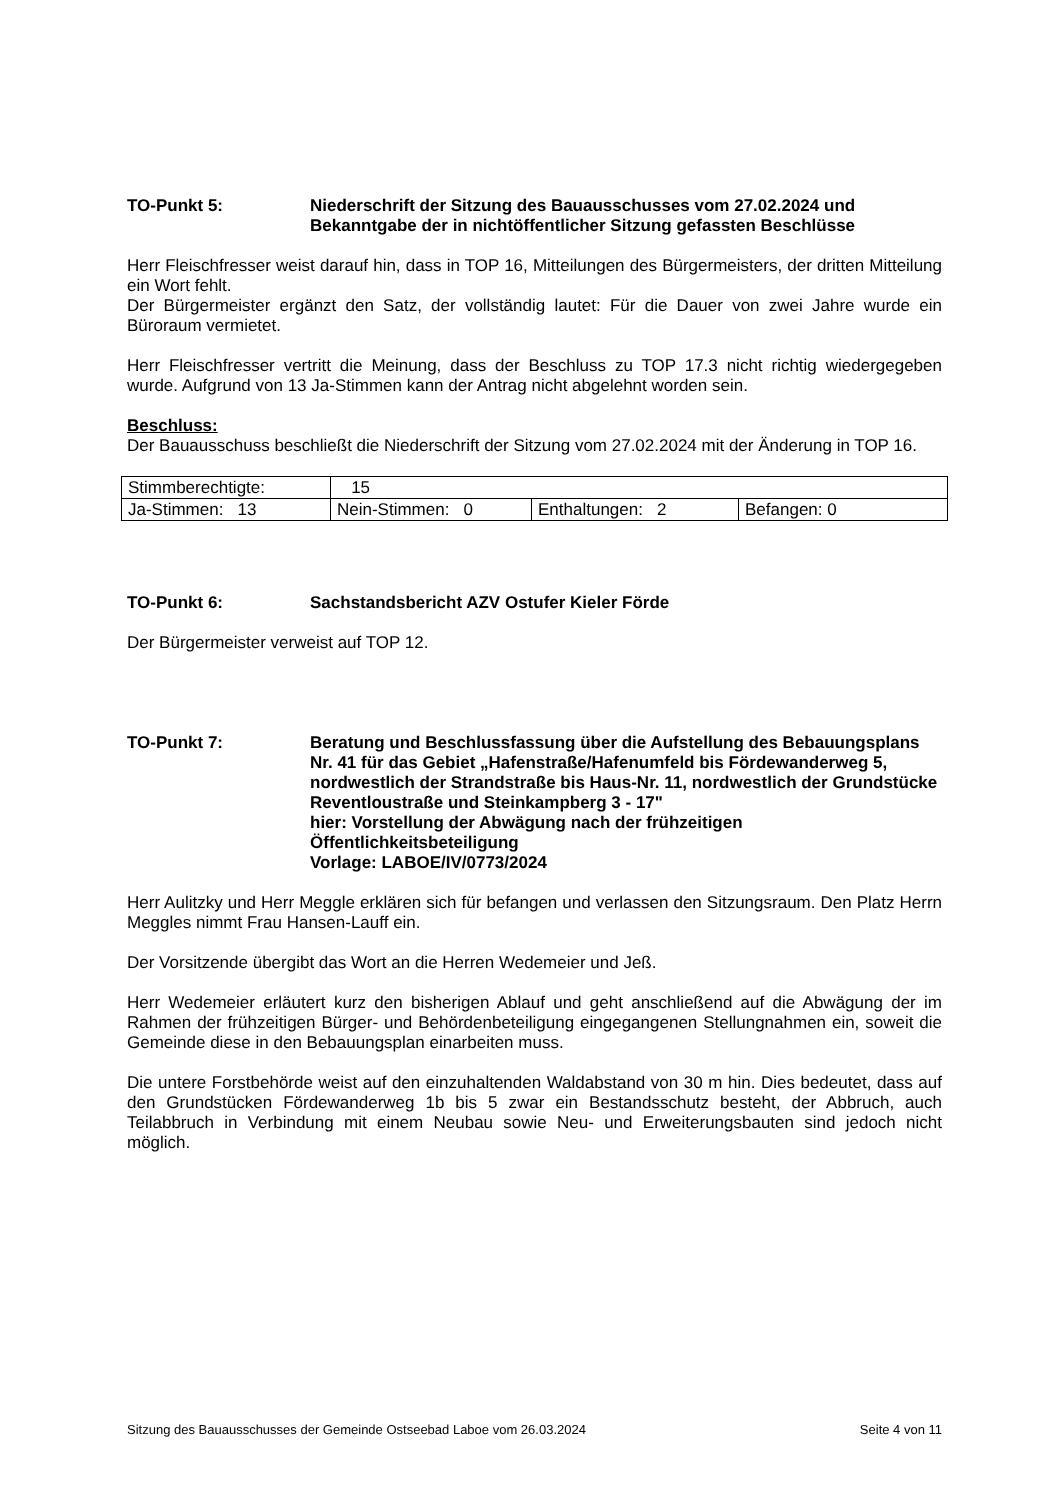TO-Punkt 5: Niederschrift der Sitzung des Bauausschusses vom 27.02.2024 und Bekanntgabe der in nichtöffentlicher Sitzung gefassten Beschlüsse
Herr Fleischfresser weist darauf hin, dass in TOP 16, Mitteilungen des Bürgermeisters, der dritten Mitteilung ein Wort fehlt.
Der Bürgermeister ergänzt den Satz, der vollständig lautet: Für die Dauer von zwei Jahre wurde ein Büroraum vermietet.
Herr Fleischfresser vertritt die Meinung, dass der Beschluss zu TOP 17.3 nicht richtig wiedergegeben wurde. Aufgrund von 13 Ja-Stimmen kann der Antrag nicht abgelehnt worden sein.
Beschluss:
Der Bauausschuss beschließt die Niederschrift der Sitzung vom 27.02.2024 mit der Änderung in TOP 16.
| Stimmberechtigte: | 15 | | |
| Ja-Stimmen: 13 | Nein-Stimmen: 0 | Enthaltungen: 2 | Befangen: 0 |
TO-Punkt 6: Sachstandsbericht AZV Ostufer Kieler Förde
Der Bürgermeister verweist auf TOP 12.
TO-Punkt 7: Beratung und Beschlussfassung über die Aufstellung des Bebauungsplans Nr. 41 für das Gebiet „Hafenstraße/Hafenumfeld bis Fördewanderweg 5, nordwestlich der Strandstraße bis Haus-Nr. 11, nordwestlich der Grundstücke Reventloustraße und Steinkampberg 3 - 17"
hier: Vorstellung der Abwägung nach der frühzeitigen Öffentlichkeitsbeteiligung
Vorlage: LABOE/IV/0773/2024
Herr Aulitzky und Herr Meggle erklären sich für befangen und verlassen den Sitzungsraum. Den Platz Herrn Meggles nimmt Frau Hansen-Lauff ein.
Der Vorsitzende übergibt das Wort an die Herren Wedemeier und Jeß.
Herr Wedemeier erläutert kurz den bisherigen Ablauf und geht anschließend auf die Abwägung der im Rahmen der frühzeitigen Bürger- und Behördenbeteiligung eingegangenen Stellungnahmen ein, soweit die Gemeinde diese in den Bebauungsplan einarbeiten muss.
Die untere Forstbehörde weist auf den einzuhaltenden Waldabstand von 30 m hin. Dies bedeutet, dass auf den Grundstücken Fördewanderweg 1b bis 5 zwar ein Bestandsschutz besteht, der Abbruch, auch Teilabbruch in Verbindung mit einem Neubau sowie Neu- und Erweiterungsbauten sind jedoch nicht möglich.
Sitzung des Bauausschusses der Gemeinde Ostseebad Laboe vom 26.03.2024 Seite 4 von 11